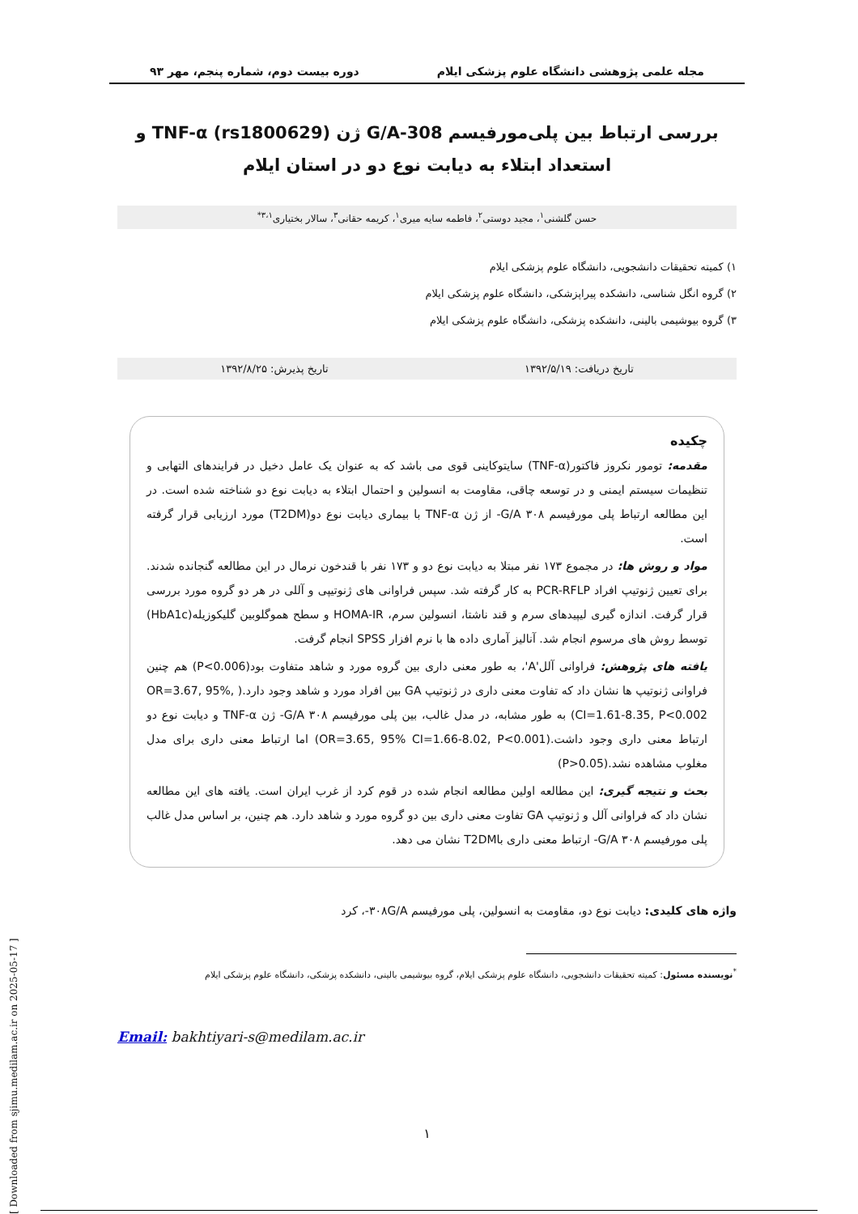مجله علمی پژوهشی دانشگاه علوم پزشکی ایلام دوره بیست دوم، شماره پنجم، مهر ۹۳
بررسی ارتباط بین پلی‌مورفیسم 308-G/A ژن TNF-α (rs1800629) و استعداد ابتلاء به دیابت نوع دو در استان ایلام
حسن گلشنی<sup>۱</sup>، مجید دوستی<sup>۲</sup>، فاطمه سایه میری<sup>۱</sup>، کریمه حقانی<sup>۳</sup>، سالار بختیاری<sup>۳،۱*</sup>
۱) کمیته تحقیقات دانشجویی، دانشگاه علوم پزشکی ایلام
۲) گروه انگل شناسی، دانشکده پیراپزشکی، دانشگاه علوم پزشکی ایلام
۳) گروه بیوشیمی بالینی، دانشکده پزشکی، دانشگاه علوم پزشکی ایلام
تاریخ دریافت: ۱۳۹۲/۵/۱۹ تاریخ پذیرش: ۱۳۹۲/۸/۲۵
چکیده
مقدمه: تومور نکروز فاکتور(TNF-α) سایتوکاینی قوی می باشد که به عنوان یک عامل دخیل در فرایندهای التهابی و تنظیمات سیستم ایمنی و در توسعه چاقی، مقاومت به انسولین و احتمال ابتلاء به دیابت نوع دو شناخته شده است. در این مطالعه ارتباط پلی مورفیسم ۳۰۸ G/A- از ژن TNF-α با بیماری دیابت نوع دو(T2DM) مورد ارزیابی قرار گرفته است.
مواد و روش ها: در مجموع ۱۷۳ نفر مبتلا به دیابت نوع دو و ۱۷۳ نفر با قندخون نرمال در این مطالعه گنجانده شدند. برای تعیین ژنوتیپ افراد PCR-RFLP به کار گرفته شد. سپس فراوانی های ژنوتیپی و آللی در هر دو گروه مورد بررسی قرار گرفت. اندازه گیری لیپیدهای سرم و قند ناشتا، انسولین سرم، HOMA-IR و سطح هموگلوبین گلیکوزیله(HbA1c) توسط روش های مرسوم انجام شد. آنالیز آماری داده ها با نرم افزار SPSS انجام گرفت.
یافته های پژوهش: فراوانی آلل'A'، به طور معنی داری بین گروه مورد و شاهد متفاوت بود(P<0.006) هم چنین فراوانی ژنوتیپ ها نشان داد که تفاوت معنی داری در ژنوتیپ GA بین افراد مورد و شاهد وجود دارد.( OR=3.67, 95%, CI=1.61-8.35, P<0.002) به طور مشابه، در مدل غالب، بین پلی مورفیسم ۳۰۸ G/A- ژن TNF-α و دیابت نوع دو ارتباط معنی داری وجود داشت.(OR=3.65, 95% CI=1.66-8.02, P<0.001) اما ارتباط معنی داری برای مدل مغلوب مشاهده نشد.(P>0.05)
بحث و نتیجه گیری: این مطالعه اولین مطالعه انجام شده در قوم کرد از غرب ایران است. یافته های این مطالعه نشان داد که فراوانی آلل و ژنوتیپ GA تفاوت معنی داری بین دو گروه مورد و شاهد دارد. هم چنین، بر اساس مدل غالب پلی مورفیسم ۳۰۸ G/A- ارتباط معنی داری باT2DM نشان می دهد.
واژه های کلیدی: دیابت نوع دو، مقاومت به انسولین، پلی مورفیسم ۳۰۸G/A-، کرد
<sup>*</sup> نویسنده مسئول: کمیته تحقیقات دانشجویی، دانشگاه علوم پزشکی ایلام، گروه بیوشیمی بالینی، دانشکده پزشکی، دانشگاه علوم پزشکی ایلام
Email: bakhtiyari-s@medilam.ac.ir
۱
[ Downloaded from sjimu.medilam.ac.ir on 2025-05-17 ]